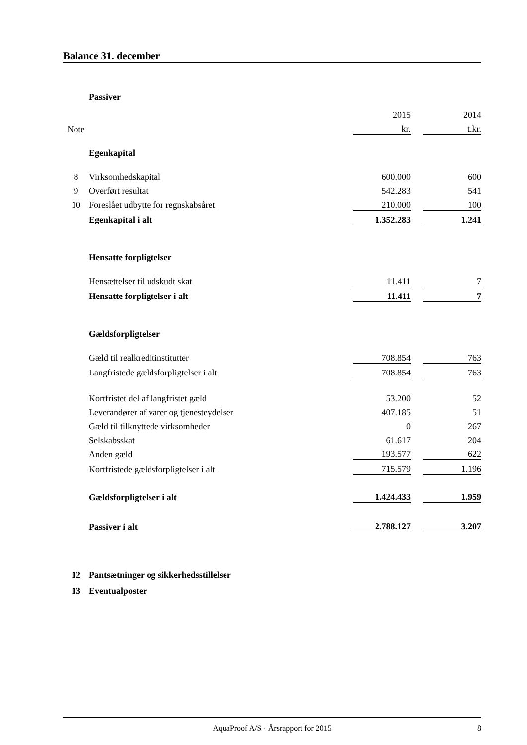Balance 31. december
| | Passiver | | | |
| | | 2015 | | 2014 |
| Note | | kr. | | t.kr. |
| | Egenkapital | | | |
| 8 | Virksomhedskapital | 600.000 | | 600 |
| 9 | Overført resultat | 542.283 | | 541 |
| 10 | Foreslået udbytte for regnskabsåret | 210.000 | | 100 |
| | Egenkapital i alt | 1.352.283 | | 1.241 |
| | Hensatte forpligtelser | | | |
| | Hensættelser til udskudt skat | 11.411 | | 7 |
| | Hensatte forpligtelser i alt | 11.411 | | 7 |
| | Gældsforpligtelser | | | |
| | Gæld til realkreditinstitutter | 708.854 | | 763 |
| | Langfristede gældsforpligtelser i alt | 708.854 | | 763 |
| | Kortfristet del af langfristet gæld | 53.200 | | 52 |
| | Leverandører af varer og tjenesteydelser | 407.185 | | 51 |
| | Gæld til tilknyttede virksomheder | 0 | | 267 |
| | Selskabsskat | 61.617 | | 204 |
| | Anden gæld | 193.577 | | 622 |
| | Kortfristede gældsforpligtelser i alt | 715.579 | | 1.196 |
| | Gældsforpligtelser i alt | 1.424.433 | | 1.959 |
| | Passiver i alt | 2.788.127 | | 3.207 |
| 12 | Pantsætninger og sikkerhedsstillelser | | | |
| 13 | Eventualposter | | | |
AquaProof A/S · Årsrapport for 2015 8